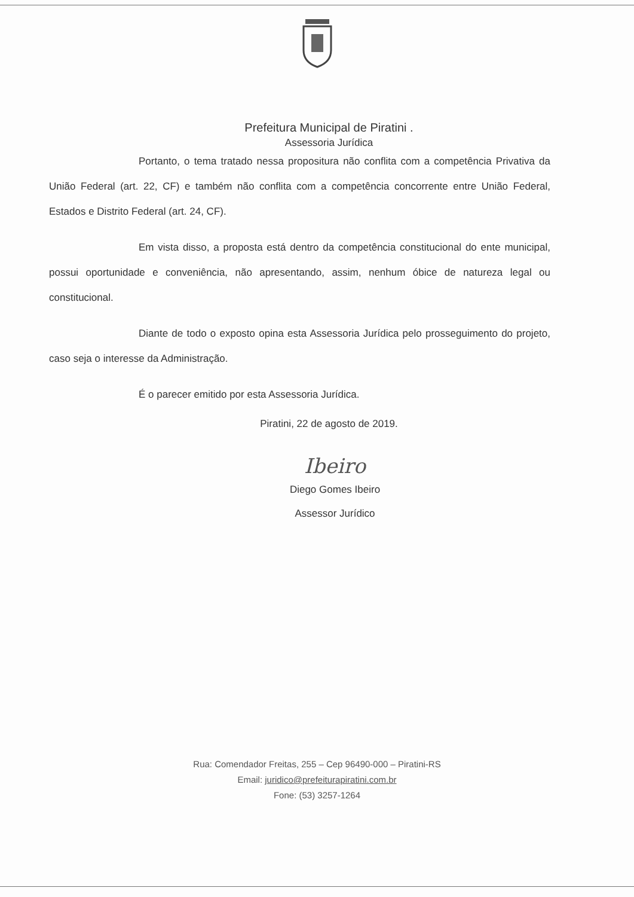Prefeitura Municipal de Piratini .
Assessoria Jurídica
Portanto, o tema tratado nessa propositura não conflita com a competência Privativa da União Federal (art. 22, CF) e também não conflita com a competência concorrente entre União Federal, Estados e Distrito Federal (art. 24, CF).
Em vista disso, a proposta está dentro da competência constitucional do ente municipal, possui oportunidade e conveniência, não apresentando, assim, nenhum óbice de natureza legal ou constitucional.
Diante de todo o exposto opina esta Assessoria Jurídica pelo prosseguimento do projeto, caso seja o interesse da Administração.
É o parecer emitido por esta Assessoria Jurídica.
Piratini, 22 de agosto de 2019.
Ibeiro
Diego Gomes Ibeiro
Assessor Jurídico
Rua: Comendador Freitas, 255 – Cep 96490-000 – Piratini-RS
Email: juridico@prefeiturapiratini.com.br
Fone: (53) 3257-1264